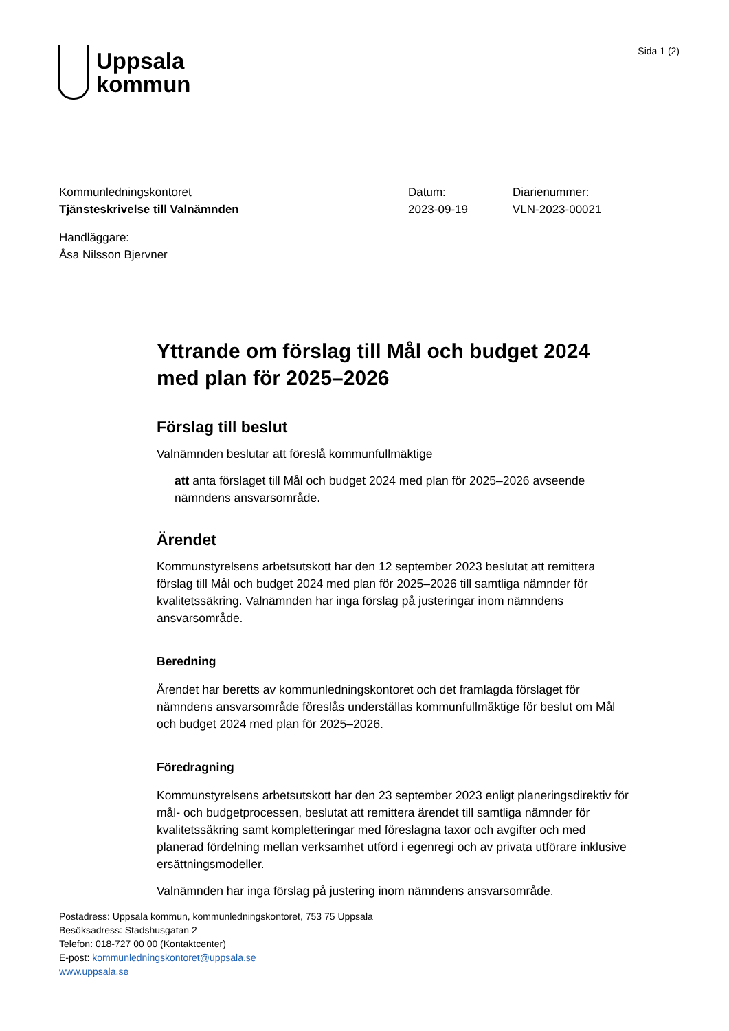Uppsala
kommun
Sida 1 (2)
Kommunledningskontoret
Tjänsteskrivelse till Valnämnden
Datum:
2023-09-19
Diarienummer:
VLN-2023-00021
Handläggare:
Åsa Nilsson Bjervner
Yttrande om förslag till Mål och budget 2024 med plan för 2025–2026
Förslag till beslut
Valnämnden beslutar att föreslå kommunfullmäktige
att anta förslaget till Mål och budget 2024 med plan för 2025–2026 avseende nämndens ansvarsområde.
Ärendet
Kommunstyrelsens arbetsutskott har den 12 september 2023 beslutat att remittera förslag till Mål och budget 2024 med plan för 2025–2026 till samtliga nämnder för kvalitetssäkring. Valnämnden har inga förslag på justeringar inom nämndens ansvarsområde.
Beredning
Ärendet har beretts av kommunledningskontoret och det framlagda förslaget för nämndens ansvarsområde föreslås underställas kommunfullmäktige för beslut om Mål och budget 2024 med plan för 2025–2026.
Föredragning
Kommunstyrelsens arbetsutskott har den 23 september 2023 enligt planeringsdirektiv för mål- och budgetprocessen, beslutat att remittera ärendet till samtliga nämnder för kvalitetssäkring samt kompletteringar med föreslagna taxor och avgifter och med planerad fördelning mellan verksamhet utförd i egenregi och av privata utförare inklusive ersättningsmodeller.
Valnämnden har inga förslag på justering inom nämndens ansvarsområde.
Postadress: Uppsala kommun, kommunledningskontoret, 753 75 Uppsala
Besöksadress: Stadshusgatan 2
Telefon: 018-727 00 00 (Kontaktcenter)
E-post: kommunledningskontoret@uppsala.se
www.uppsala.se